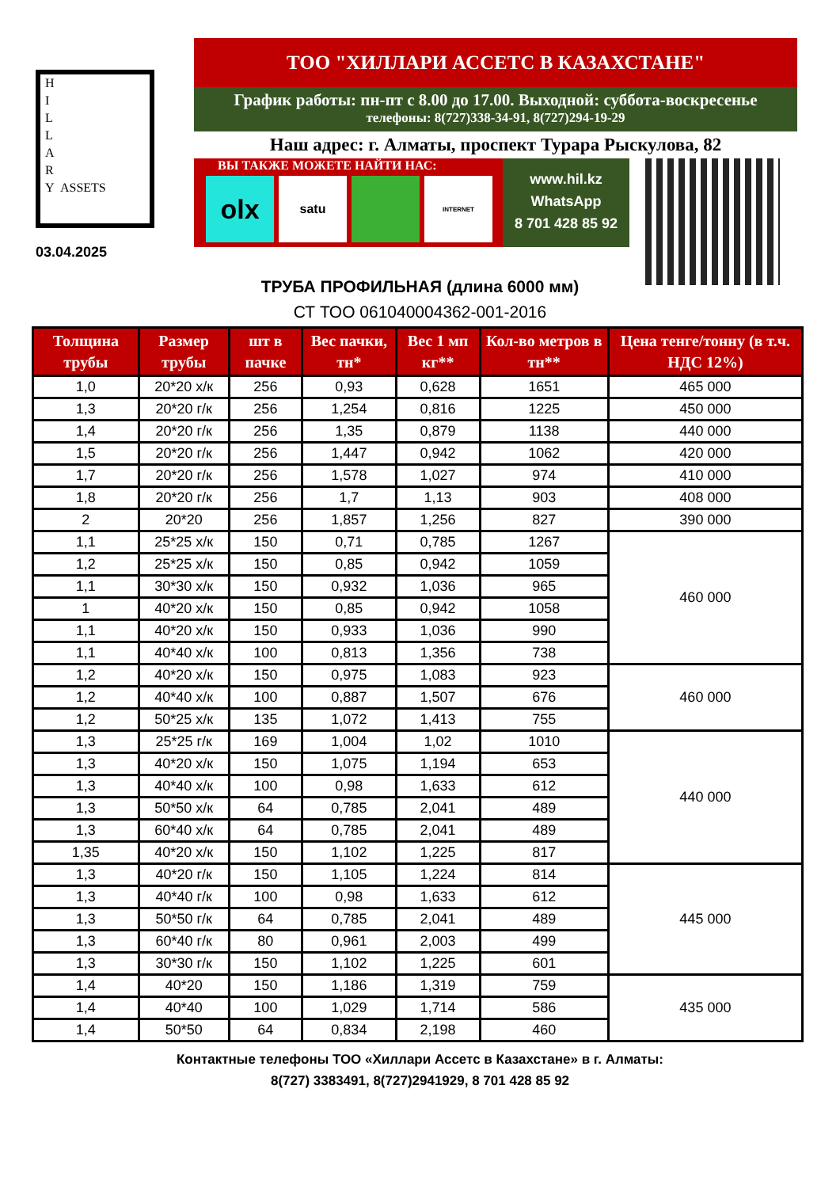H
I
L
L
A
R
Y ASSETS
03.04.2025
ТОО "ХИЛЛАРИ АССЕТС В КАЗАХСТАНЕ"
График работы: пн-пт с 8.00 до 17.00. Выходной: суббота-воскресенье
телефоны: 8(727)338-34-91, 8(727)294-19-29
Наш адрес: г. Алматы, проспект Турара Рыскулова, 82
ВЫ ТАКЖЕ МОЖЕТЕ НАЙТИ НАС:
olx
satu
INTERNET
www.hil.kz
WhatsApp
8 701 428 85 92
ТРУБА ПРОФИЛЬНАЯ (длина 6000 мм)
СТ ТОО 061040004362-001-2016
| Толщина трубы | Размер трубы | шт в пачке | Вес пачки, тн* | Вес 1 мп кг** | Кол-во метров в тн** | Цена тенге/тонну (в т.ч. НДС 12%) |
| --- | --- | --- | --- | --- | --- | --- |
| 1,0 | 20*20 х/к | 256 | 0,93 | 0,628 | 1651 | 465 000 |
| 1,3 | 20*20 г/к | 256 | 1,254 | 0,816 | 1225 | 450 000 |
| 1,4 | 20*20 г/к | 256 | 1,35 | 0,879 | 1138 | 440 000 |
| 1,5 | 20*20 г/к | 256 | 1,447 | 0,942 | 1062 | 420 000 |
| 1,7 | 20*20 г/к | 256 | 1,578 | 1,027 | 974 | 410 000 |
| 1,8 | 20*20 г/к | 256 | 1,7 | 1,13 | 903 | 408 000 |
| 2 | 20*20 | 256 | 1,857 | 1,256 | 827 | 390 000 |
| 1,1 | 25*25 х/к | 150 | 0,71 | 0,785 | 1267 | 460 000 |
| 1,2 | 25*25 х/к | 150 | 0,85 | 0,942 | 1059 | |
| 1,1 | 30*30 х/к | 150 | 0,932 | 1,036 | 965 | |
| 1 | 40*20 х/к | 150 | 0,85 | 0,942 | 1058 | |
| 1,1 | 40*20 х/к | 150 | 0,933 | 1,036 | 990 | |
| 1,1 | 40*40 х/к | 100 | 0,813 | 1,356 | 738 | |
| 1,2 | 40*20 х/к | 150 | 0,975 | 1,083 | 923 | 460 000 |
| 1,2 | 40*40 х/к | 100 | 0,887 | 1,507 | 676 | |
| 1,2 | 50*25 х/к | 135 | 1,072 | 1,413 | 755 | |
| 1,3 | 25*25 г/к | 169 | 1,004 | 1,02 | 1010 | 440 000 |
| 1,3 | 40*20 х/к | 150 | 1,075 | 1,194 | 653 | |
| 1,3 | 40*40 х/к | 100 | 0,98 | 1,633 | 612 | |
| 1,3 | 50*50 х/к | 64 | 0,785 | 2,041 | 489 | |
| 1,3 | 60*40 х/к | 64 | 0,785 | 2,041 | 489 | |
| 1,35 | 40*20 х/к | 150 | 1,102 | 1,225 | 817 | |
| 1,3 | 40*20 г/к | 150 | 1,105 | 1,224 | 814 | 445 000 |
| 1,3 | 40*40 г/к | 100 | 0,98 | 1,633 | 612 | |
| 1,3 | 50*50 г/к | 64 | 0,785 | 2,041 | 489 | |
| 1,3 | 60*40 г/к | 80 | 0,961 | 2,003 | 499 | |
| 1,3 | 30*30 г/к | 150 | 1,102 | 1,225 | 601 | |
| 1,4 | 40*20 | 150 | 1,186 | 1,319 | 759 | 435 000 |
| 1,4 | 40*40 | 100 | 1,029 | 1,714 | 586 | |
| 1,4 | 50*50 | 64 | 0,834 | 2,198 | 460 | |
Контактные телефоны ТОО «Хиллари Ассетс в Казахстане» в г. Алматы:
8(727) 3383491, 8(727)2941929, 8 701 428 85 92